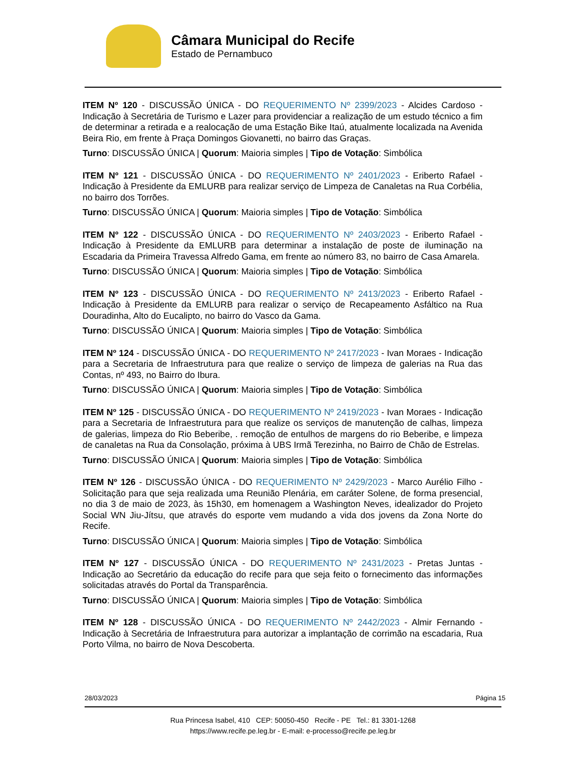Câmara Municipal do Recife
Estado de Pernambuco
ITEM Nº 120 - DISCUSSÃO ÚNICA - DO REQUERIMENTO Nº 2399/2023 - Alcides Cardoso - Indicação à Secretária de Turismo e Lazer para providenciar a realização de um estudo técnico a fim de determinar a retirada e a realocação de uma Estação Bike Itaú, atualmente localizada na Avenida Beira Rio, em frente à Praça Domingos Giovanetti, no bairro das Graças.
Turno: DISCUSSÃO ÚNICA | Quorum: Maioria simples | Tipo de Votação: Simbólica
ITEM Nº 121 - DISCUSSÃO ÚNICA - DO REQUERIMENTO Nº 2401/2023 - Eriberto Rafael - Indicação à Presidente da EMLURB para realizar serviço de Limpeza de Canaletas na Rua Corbélia, no bairro dos Torrões.
Turno: DISCUSSÃO ÚNICA | Quorum: Maioria simples | Tipo de Votação: Simbólica
ITEM Nº 122 - DISCUSSÃO ÚNICA - DO REQUERIMENTO Nº 2403/2023 - Eriberto Rafael - Indicação à Presidente da EMLURB para determinar a instalação de poste de iluminação na Escadaria da Primeira Travessa Alfredo Gama, em frente ao número 83, no bairro de Casa Amarela.
Turno: DISCUSSÃO ÚNICA | Quorum: Maioria simples | Tipo de Votação: Simbólica
ITEM Nº 123 - DISCUSSÃO ÚNICA - DO REQUERIMENTO Nº 2413/2023 - Eriberto Rafael - Indicação à Presidente da EMLURB para realizar o serviço de Recapeamento Asfáltico na Rua Douradinha, Alto do Eucalipto, no bairro do Vasco da Gama.
Turno: DISCUSSÃO ÚNICA | Quorum: Maioria simples | Tipo de Votação: Simbólica
ITEM Nº 124 - DISCUSSÃO ÚNICA - DO REQUERIMENTO Nº 2417/2023 - Ivan Moraes - Indicação para a Secretaria de Infraestrutura para que realize o serviço de limpeza de galerias na Rua das Contas, nº 493, no Bairro do Ibura.
Turno: DISCUSSÃO ÚNICA | Quorum: Maioria simples | Tipo de Votação: Simbólica
ITEM Nº 125 - DISCUSSÃO ÚNICA - DO REQUERIMENTO Nº 2419/2023 - Ivan Moraes - Indicação para a Secretaria de Infraestrutura para que realize os serviços de manutenção de calhas, limpeza de galerias, limpeza do Rio Beberibe, . remoção de entulhos de margens do rio Beberibe, e limpeza de canaletas na Rua da Consolação, próxima à UBS Irmã Terezinha, no Bairro de Chão de Estrelas.
Turno: DISCUSSÃO ÚNICA | Quorum: Maioria simples | Tipo de Votação: Simbólica
ITEM Nº 126 - DISCUSSÃO ÚNICA - DO REQUERIMENTO Nº 2429/2023 - Marco Aurélio Filho - Solicitação para que seja realizada uma Reunião Plenária, em caráter Solene, de forma presencial, no dia 3 de maio de 2023, às 15h30, em homenagem a Washington Neves, idealizador do Projeto Social WN Jiu-Jítsu, que através do esporte vem mudando a vida dos jovens da Zona Norte do Recife.
Turno: DISCUSSÃO ÚNICA | Quorum: Maioria simples | Tipo de Votação: Simbólica
ITEM Nº 127 - DISCUSSÃO ÚNICA - DO REQUERIMENTO Nº 2431/2023 - Pretas Juntas - Indicação ao Secretário da educação do recife para que seja feito o fornecimento das informações solicitadas através do Portal da Transparência.
Turno: DISCUSSÃO ÚNICA | Quorum: Maioria simples | Tipo de Votação: Simbólica
ITEM Nº 128 - DISCUSSÃO ÚNICA - DO REQUERIMENTO Nº 2442/2023 - Almir Fernando - Indicação à Secretária de Infraestrutura para autorizar a implantação de corrimão na escadaria, Rua Porto Vilma, no bairro de Nova Descoberta.
28/03/2023 Página 15
Rua Princesa Isabel, 410 CEP: 50050-450 Recife - PE Tel.: 81 3301-1268
https://www.recife.pe.leg.br - E-mail: e-processo@recife.pe.leg.br